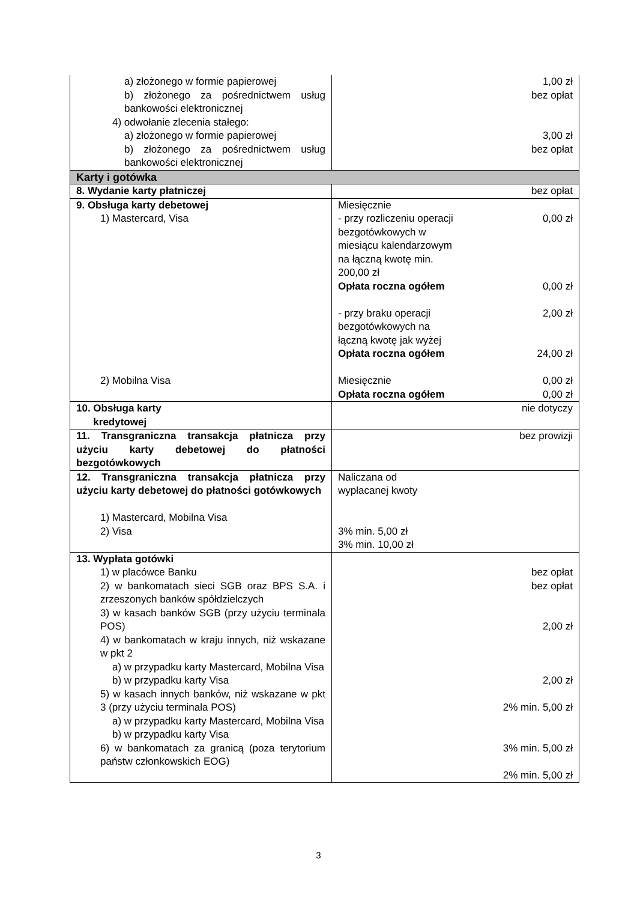| a) złożonego w formie papierowej b) złożonego za pośrednictwem usług bankowości elektronicznej 4) odwołanie zlecenia stałego: a) złożonego w formie papierowej b) złożonego za pośrednictwem usług bankowości elektronicznej | 1,00 zł bez opłat 3,00 zł bez opłat |
| Karty i gotówka | |
| 8. Wydanie karty płatniczej | bez opłat |
| 9. Obsługa karty debetowej 1) Mastercard, Visa 2) Mobilna Visa | Miesięcznie - przy rozliczeniu operacji bezgotówkowych w miesiącu kalendarzowym na łączną kwotę min. 200,00 zł 0,00 zł Opłata roczna ogółem 0,00 zł - przy braku operacji bezgotówkowych na łączną kwotę jak wyżej 2,00 zł Opłata roczna ogółem 24,00 zł Miesięcznie 0,00 zł Opłata roczna ogółem 0,00 zł |
| 10. Obsługa karty kredytowej | nie dotyczy |
| 11. Transgraniczna transakcja płatnicza przy użyciu karty debetowej do płatności bezgotówkowych | bez prowizji |
| 12. Transgraniczna transakcja płatnicza przy użyciu karty debetowej do płatności gotówkowych 1) Mastercard, Mobilna Visa 2) Visa | Naliczana od wypłacanej kwoty 3% min. 5,00 zł 3% min. 10,00 zł |
| 13. Wypłata gotówki 1) w placówce Banku 2) w bankomatach sieci SGB oraz BPS S.A. i zrzeszonych banków spółdzielczych 3) w kasach banków SGB (przy użyciu terminala POS) 4) w bankomatach w kraju innych, niż wskazane w pkt 2 a) w przypadku karty Mastercard, Mobilna Visa b) w przypadku karty Visa 5) w kasach innych banków, niż wskazane w pkt 3 (przy użyciu terminala POS) a) w przypadku karty Mastercard, Mobilna Visa b) w przypadku karty Visa 6) w bankomatach za granicą (poza terytorium państw członkowskich EOG) | bez opłat bez opłat 2,00 zł 2,00 zł 2% min. 5,00 zł 3% min. 5,00 zł 2% min. 5,00 zł |
3